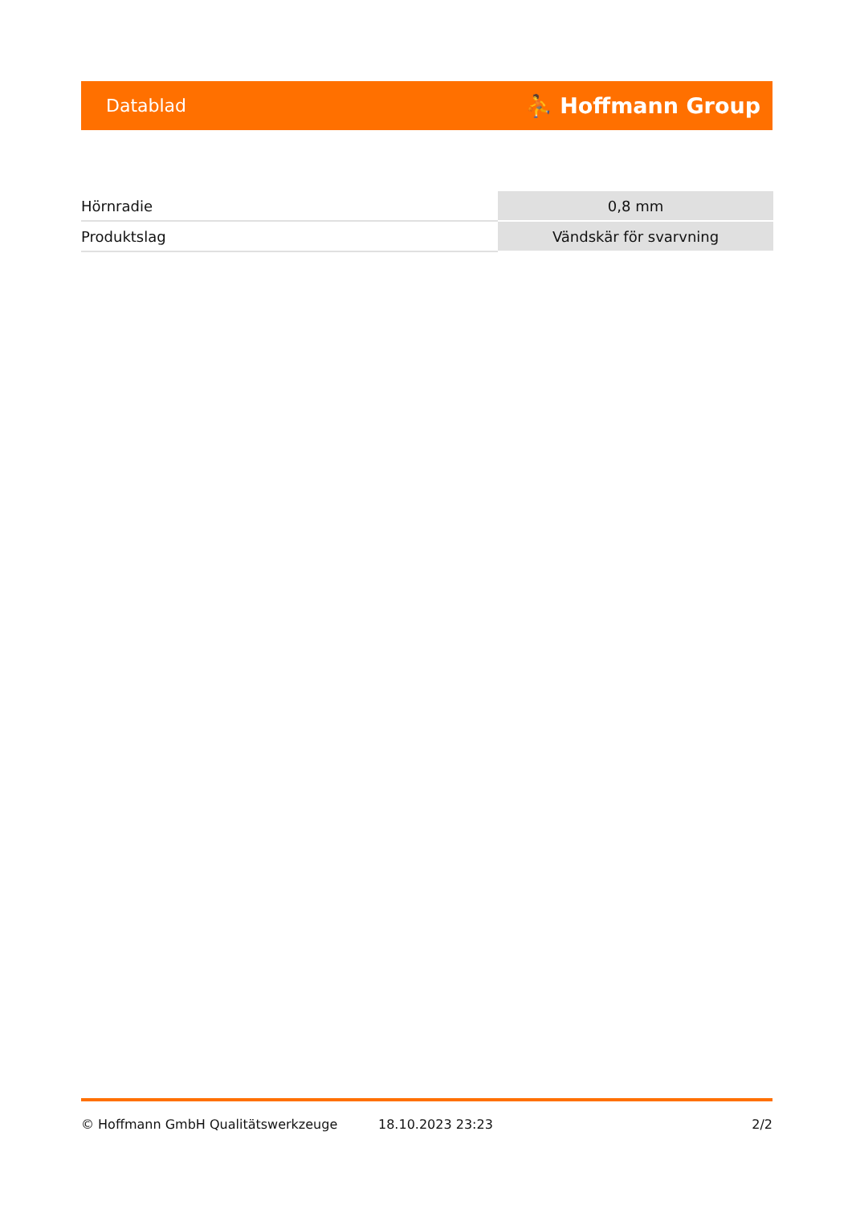Datablad ⛹ Hoffmann Group
| Hörnradie | 0,8 mm |
| Produktslag | Vändskär för svarvning |
© Hoffmann GmbH Qualitätswerkzeuge 18.10.2023 23:23 2/2